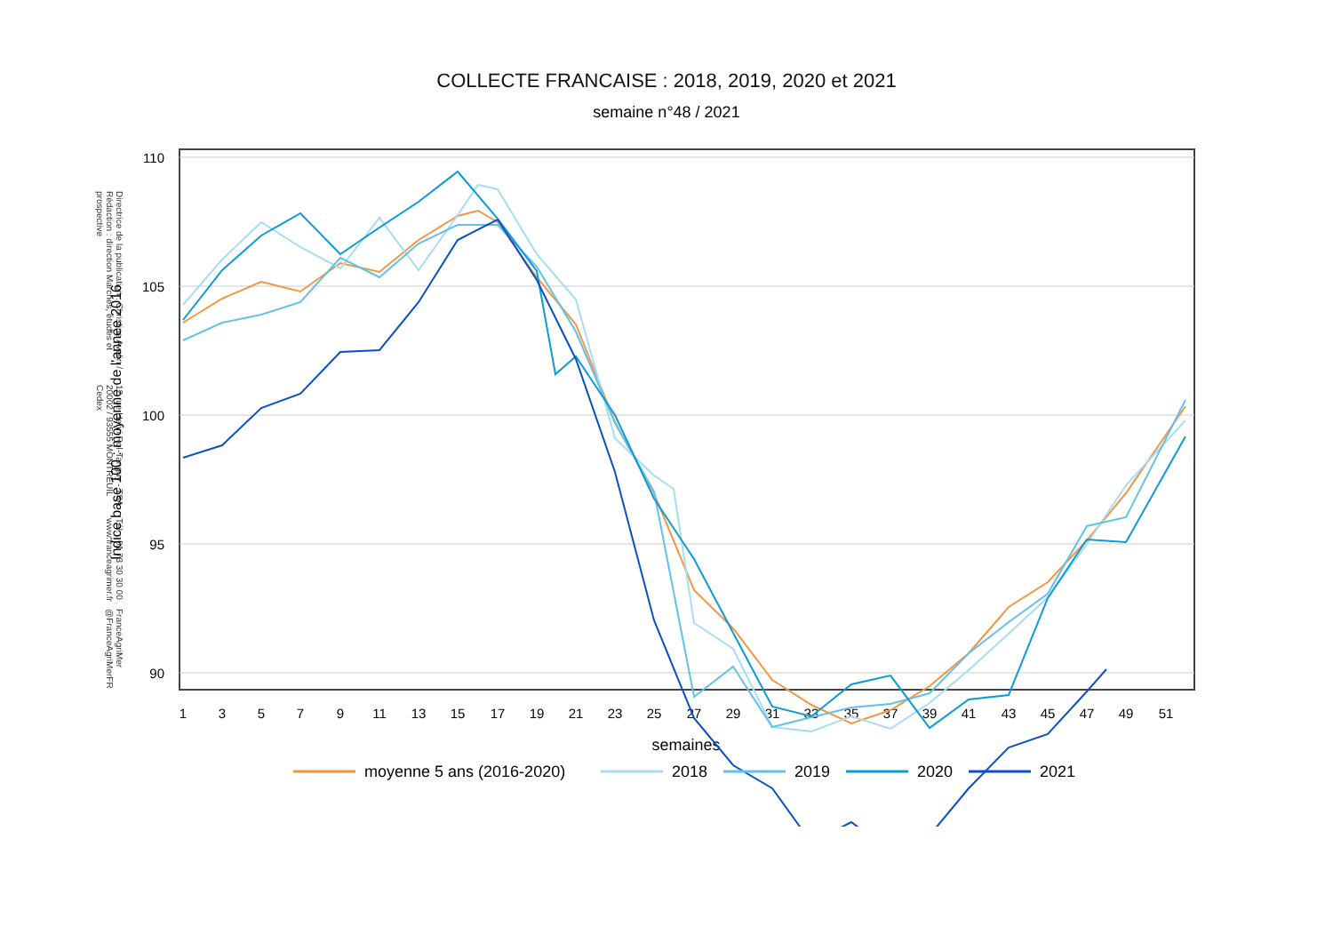COLLECTE FRANCAISE : 2018, 2019, 2020 et 2021
semaine n°48 / 2021
Directrice de la publication : Christine Avelin / Rédaction : direction Marchés, études et prospective
12 rue Henri Rol-Tanguy - TSA 20002 / 93555 MONTREUIL Cedex
Tél. : 01 73 30 30 00 www.franceagrimer.fr
FranceAgriMer @FranceAgriMerFR
110
105
100
95
90
1
3
5
7
9
11
13
15
17
19
21
23
25
27
29
31
33
35
37
39
41
43
45
47
49
51
semaines
Indice base 100 : moyenne de l'année 2016
moyenne 5 ans (2016-2020)
2018
2019
2020
2021